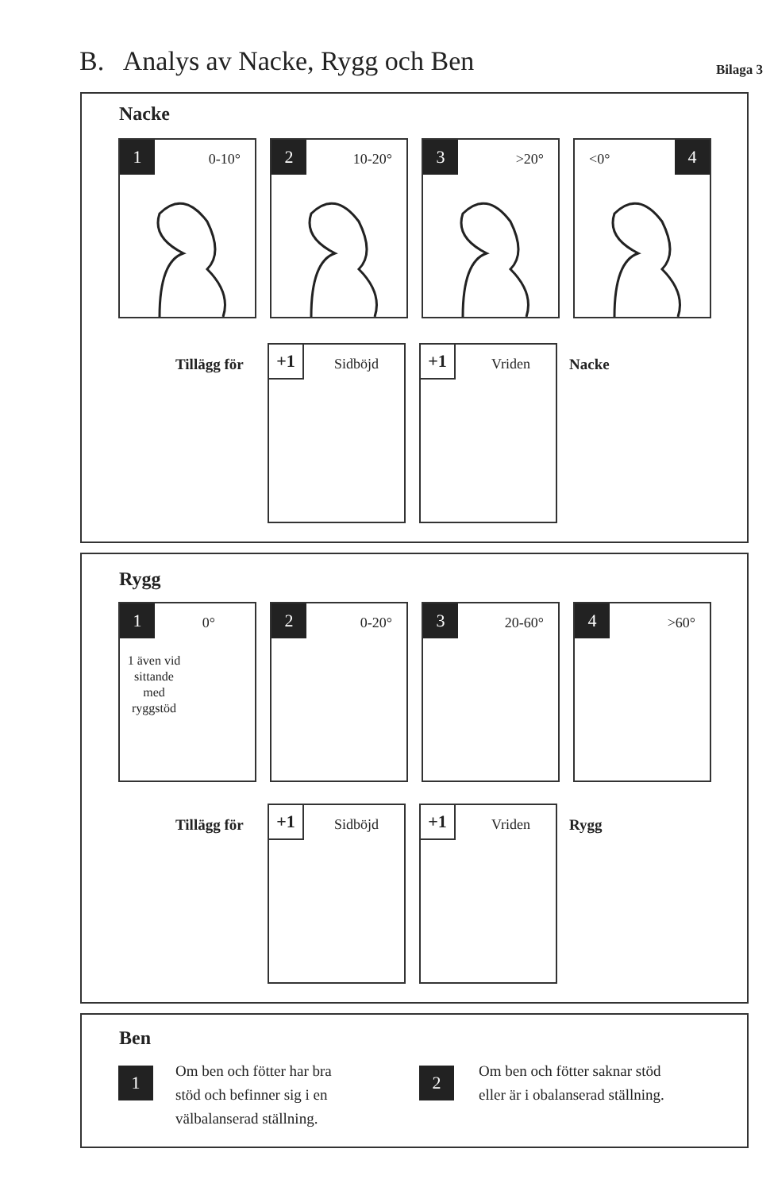B. Analys av Nacke, Rygg och Ben
Bilaga 3
Nacke
1 0-10°
2 10-20°
3 >20°
<0° 4
Tillägg för
+1 Sidböjd
+1 Vriden
Nacke
Rygg
1 0°
1 även vid sittande med ryggstöd
2 0-20°
3 20-60°
4 >60°
Tillägg för
+1 Sidböjd
+1 Vriden
Rygg
Ben
1
Om ben och fötter har bra
stöd och befinner sig i en
välbalanserad ställning.
2
Om ben och fötter saknar stöd
eller är i obalanserad ställning.